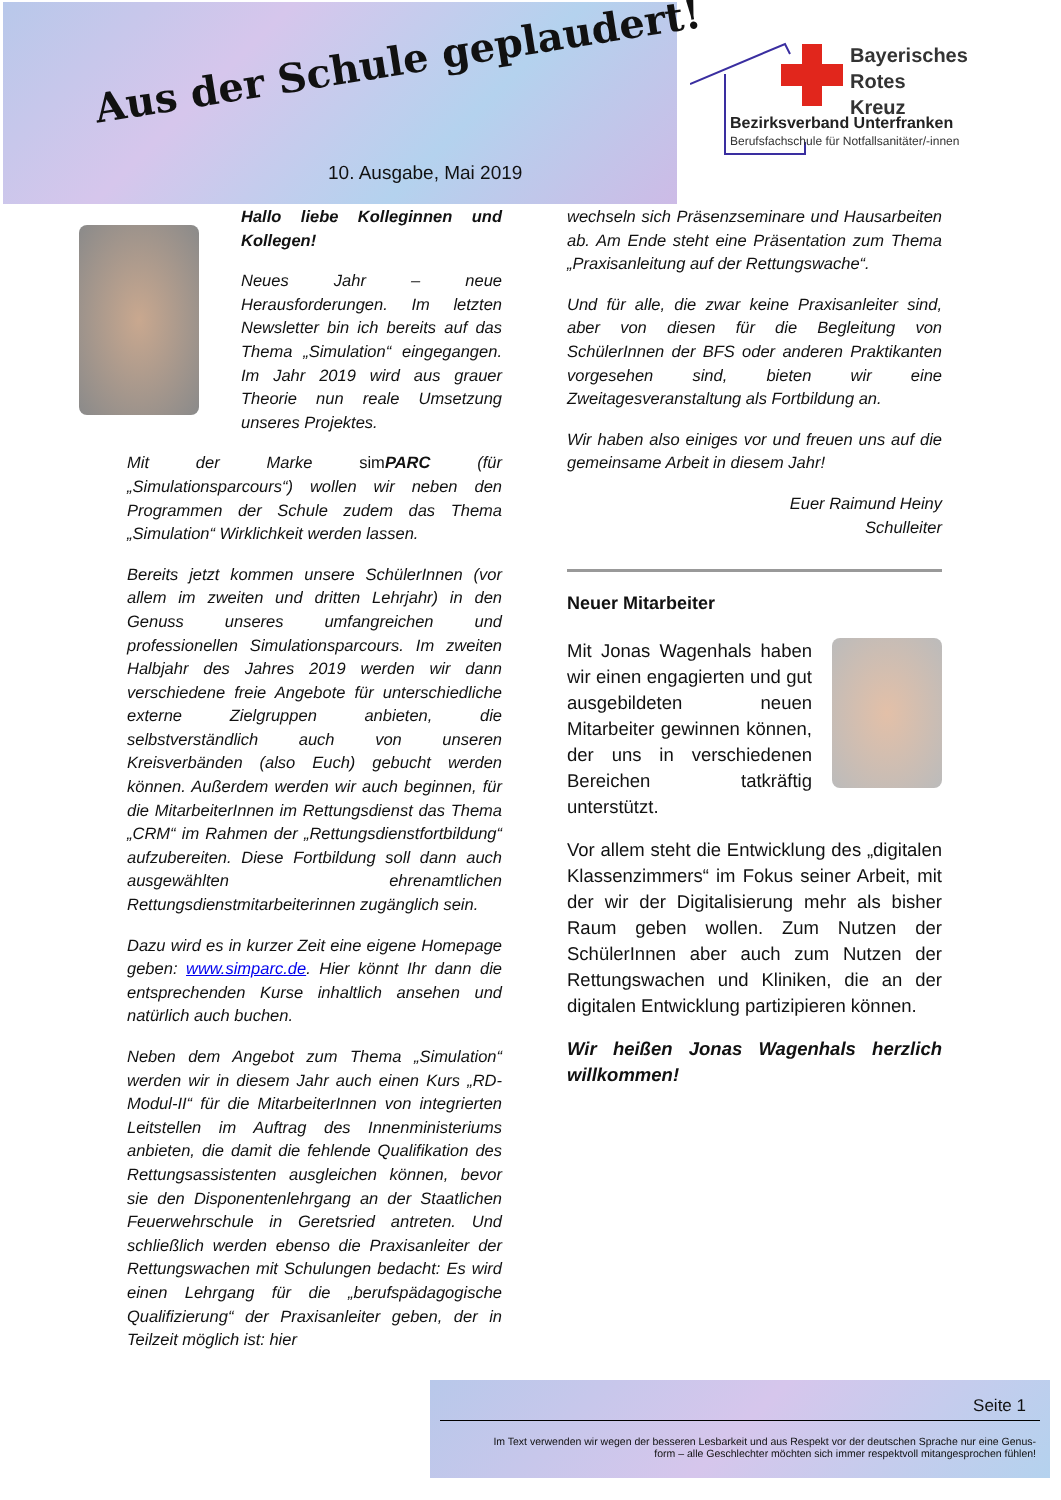Aus der Schule geplaudert!
10. Ausgabe, Mai 2019
Bayerisches
Rotes
Kreuz
Bezirksverband Unterfranken
Berufsfachschule für Notfallsanitäter/-innen
Hallo liebe Kolleginnen und Kollegen!
Neues Jahr – neue Herausforderungen. Im letzten Newsletter bin ich bereits auf das Thema „Simulation“ eingegangen. Im Jahr 2019 wird aus grauer Theorie nun reale Umsetzung unseres Projektes.
Mit der Marke sim PARC (für „Simulationsparcours“) wollen wir neben den Programmen der Schule zudem das Thema „Simulation“ Wirklichkeit werden lassen.
Bereits jetzt kommen unsere SchülerInnen (vor allem im zweiten und dritten Lehrjahr) in den Genuss unseres umfangreichen und professionellen Simulationsparcours. Im zweiten Halbjahr des Jahres 2019 werden wir dann verschiedene freie Angebote für unterschiedliche externe Zielgruppen anbieten, die selbstverständlich auch von unseren Kreisverbänden (also Euch) gebucht werden können. Außerdem werden wir auch beginnen, für die MitarbeiterInnen im Rettungsdienst das Thema „CRM“ im Rahmen der „Rettungsdienstfortbildung“ aufzubereiten. Diese Fortbildung soll dann auch ausgewählten ehrenamtlichen Rettungsdienstmitarbeiterinnen zugänglich sein.
Dazu wird es in kurzer Zeit eine eigene Homepage geben: www.simparc.de. Hier könnt Ihr dann die entsprechenden Kurse inhaltlich ansehen und natürlich auch buchen.
Neben dem Angebot zum Thema „Simulation“ werden wir in diesem Jahr auch einen Kurs „RD-Modul-II“ für die MitarbeiterInnen von integrierten Leitstellen im Auftrag des Innenministeriums anbieten, die damit die fehlende Qualifikation des Rettungsassistenten ausgleichen können, bevor sie den Disponentenlehrgang an der Staatlichen Feuerwehrschule in Geretsried antreten. Und schließlich werden ebenso die Praxisanleiter der Rettungswachen mit Schulungen bedacht: Es wird einen Lehrgang für die „berufspädagogische Qualifizierung“ der Praxisanleiter geben, der in Teilzeit möglich ist: hier
wechseln sich Präsenzseminare und Hausarbeiten ab. Am Ende steht eine Präsentation zum Thema „Praxisanleitung auf der Rettungswache“.
Und für alle, die zwar keine Praxisanleiter sind, aber von diesen für die Begleitung von SchülerInnen der BFS oder anderen Praktikanten vorgesehen sind, bieten wir eine Zweitagesveranstaltung als Fortbildung an.
Wir haben also einiges vor und freuen uns auf die gemeinsame Arbeit in diesem Jahr!
Euer Raimund Heiny
Schulleiter
Neuer Mitarbeiter
Mit Jonas Wagenhals haben wir einen engagierten und gut ausgebildeten neuen Mitarbeiter gewinnen können, der uns in verschiedenen Bereichen tatkräftig unterstützt.
Vor allem steht die Entwicklung des „digitalen Klassenzimmers“ im Fokus seiner Arbeit, mit der wir der Digitalisierung mehr als bisher Raum geben wollen. Zum Nutzen der SchülerInnen aber auch zum Nutzen der Rettungswachen und Kliniken, die an der digitalen Entwicklung partizipieren können.
Wir heißen Jonas Wagenhals herzlich willkommen!
Seite 1
Im Text verwenden wir wegen der besseren Lesbarkeit und aus Respekt vor der deutschen Sprache nur eine Genus-
form – alle Geschlechter möchten sich immer respektvoll mitangesprochen fühlen!